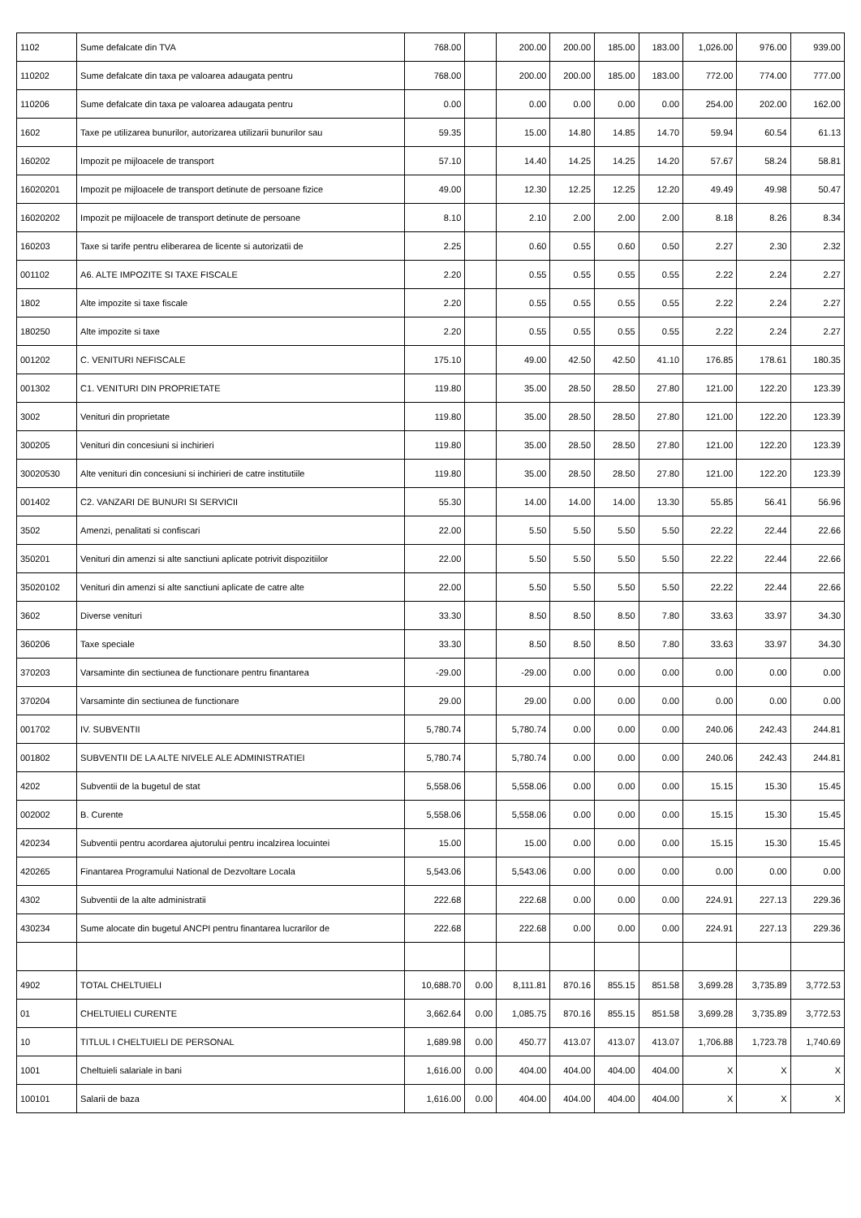| 1102 | Sume defalcate din TVA | 768.00 | | 200.00 | 200.00 | 185.00 | 183.00 | 1,026.00 | 976.00 | 939.00 |
| 110202 | Sume defalcate din taxa pe valoarea adaugata pentru | 768.00 | | 200.00 | 200.00 | 185.00 | 183.00 | 772.00 | 774.00 | 777.00 |
| 110206 | Sume defalcate din taxa pe valoarea adaugata pentru | 0.00 | | 0.00 | 0.00 | 0.00 | 0.00 | 254.00 | 202.00 | 162.00 |
| 1602 | Taxe pe utilizarea bunurilor, autorizarea utilizarii bunurilor sau | 59.35 | | 15.00 | 14.80 | 14.85 | 14.70 | 59.94 | 60.54 | 61.13 |
| 160202 | Impozit pe mijloacele de transport | 57.10 | | 14.40 | 14.25 | 14.25 | 14.20 | 57.67 | 58.24 | 58.81 |
| 16020201 | Impozit pe mijloacele de transport detinute de persoane fizice | 49.00 | | 12.30 | 12.25 | 12.25 | 12.20 | 49.49 | 49.98 | 50.47 |
| 16020202 | Impozit pe mijloacele de transport detinute de persoane | 8.10 | | 2.10 | 2.00 | 2.00 | 2.00 | 8.18 | 8.26 | 8.34 |
| 160203 | Taxe si tarife pentru eliberarea de licente si autorizatii de | 2.25 | | 0.60 | 0.55 | 0.60 | 0.50 | 2.27 | 2.30 | 2.32 |
| 001102 | A6. ALTE IMPOZITE SI TAXE FISCALE | 2.20 | | 0.55 | 0.55 | 0.55 | 0.55 | 2.22 | 2.24 | 2.27 |
| 1802 | Alte impozite si taxe fiscale | 2.20 | | 0.55 | 0.55 | 0.55 | 0.55 | 2.22 | 2.24 | 2.27 |
| 180250 | Alte impozite si taxe | 2.20 | | 0.55 | 0.55 | 0.55 | 0.55 | 2.22 | 2.24 | 2.27 |
| 001202 | C. VENITURI NEFISCALE | 175.10 | | 49.00 | 42.50 | 42.50 | 41.10 | 176.85 | 178.61 | 180.35 |
| 001302 | C1. VENITURI DIN PROPRIETATE | 119.80 | | 35.00 | 28.50 | 28.50 | 27.80 | 121.00 | 122.20 | 123.39 |
| 3002 | Venituri din proprietate | 119.80 | | 35.00 | 28.50 | 28.50 | 27.80 | 121.00 | 122.20 | 123.39 |
| 300205 | Venituri din concesiuni si inchirieri | 119.80 | | 35.00 | 28.50 | 28.50 | 27.80 | 121.00 | 122.20 | 123.39 |
| 30020530 | Alte venituri din concesiuni si inchirieri de catre institutiile | 119.80 | | 35.00 | 28.50 | 28.50 | 27.80 | 121.00 | 122.20 | 123.39 |
| 001402 | C2. VANZARI DE BUNURI SI SERVICII | 55.30 | | 14.00 | 14.00 | 14.00 | 13.30 | 55.85 | 56.41 | 56.96 |
| 3502 | Amenzi, penalitati si confiscari | 22.00 | | 5.50 | 5.50 | 5.50 | 5.50 | 22.22 | 22.44 | 22.66 |
| 350201 | Venituri din amenzi si alte sanctiuni aplicate potrivit dispozitiilor | 22.00 | | 5.50 | 5.50 | 5.50 | 5.50 | 22.22 | 22.44 | 22.66 |
| 35020102 | Venituri din amenzi si alte sanctiuni aplicate de catre alte | 22.00 | | 5.50 | 5.50 | 5.50 | 5.50 | 22.22 | 22.44 | 22.66 |
| 3602 | Diverse venituri | 33.30 | | 8.50 | 8.50 | 8.50 | 7.80 | 33.63 | 33.97 | 34.30 |
| 360206 | Taxe speciale | 33.30 | | 8.50 | 8.50 | 8.50 | 7.80 | 33.63 | 33.97 | 34.30 |
| 370203 | Varsaminte din sectiunea de functionare pentru finantarea | -29.00 | | -29.00 | 0.00 | 0.00 | 0.00 | 0.00 | 0.00 | 0.00 |
| 370204 | Varsaminte din sectiunea de functionare | 29.00 | | 29.00 | 0.00 | 0.00 | 0.00 | 0.00 | 0.00 | 0.00 |
| 001702 | IV. SUBVENTII | 5,780.74 | | 5,780.74 | 0.00 | 0.00 | 0.00 | 240.06 | 242.43 | 244.81 |
| 001802 | SUBVENTII DE LA ALTE NIVELE ALE ADMINISTRATIEI | 5,780.74 | | 5,780.74 | 0.00 | 0.00 | 0.00 | 240.06 | 242.43 | 244.81 |
| 4202 | Subventii de la bugetul de stat | 5,558.06 | | 5,558.06 | 0.00 | 0.00 | 0.00 | 15.15 | 15.30 | 15.45 |
| 002002 | B. Curente | 5,558.06 | | 5,558.06 | 0.00 | 0.00 | 0.00 | 15.15 | 15.30 | 15.45 |
| 420234 | Subventii pentru acordarea ajutorului pentru incalzirea locuintei | 15.00 | | 15.00 | 0.00 | 0.00 | 0.00 | 15.15 | 15.30 | 15.45 |
| 420265 | Finantarea Programului National de Dezvoltare Locala | 5,543.06 | | 5,543.06 | 0.00 | 0.00 | 0.00 | 0.00 | 0.00 | 0.00 |
| 4302 | Subventii de la alte administratii | 222.68 | | 222.68 | 0.00 | 0.00 | 0.00 | 224.91 | 227.13 | 229.36 |
| 430234 | Sume alocate din bugetul ANCPI pentru finantarea lucrarilor de | 222.68 | | 222.68 | 0.00 | 0.00 | 0.00 | 224.91 | 227.13 | 229.36 |
| 4902 | TOTAL CHELTUIELI | 10,688.70 | 0.00 | 8,111.81 | 870.16 | 855.15 | 851.58 | 3,699.28 | 3,735.89 | 3,772.53 |
| 01 | CHELTUIELI CURENTE | 3,662.64 | 0.00 | 1,085.75 | 870.16 | 855.15 | 851.58 | 3,699.28 | 3,735.89 | 3,772.53 |
| 10 | TITLUL I CHELTUIELI DE PERSONAL | 1,689.98 | 0.00 | 450.77 | 413.07 | 413.07 | 413.07 | 1,706.88 | 1,723.78 | 1,740.69 |
| 1001 | Cheltuieli salariale in bani | 1,616.00 | 0.00 | 404.00 | 404.00 | 404.00 | 404.00 | X | X | X |
| 100101 | Salarii de baza | 1,616.00 | 0.00 | 404.00 | 404.00 | 404.00 | 404.00 | X | X | X |